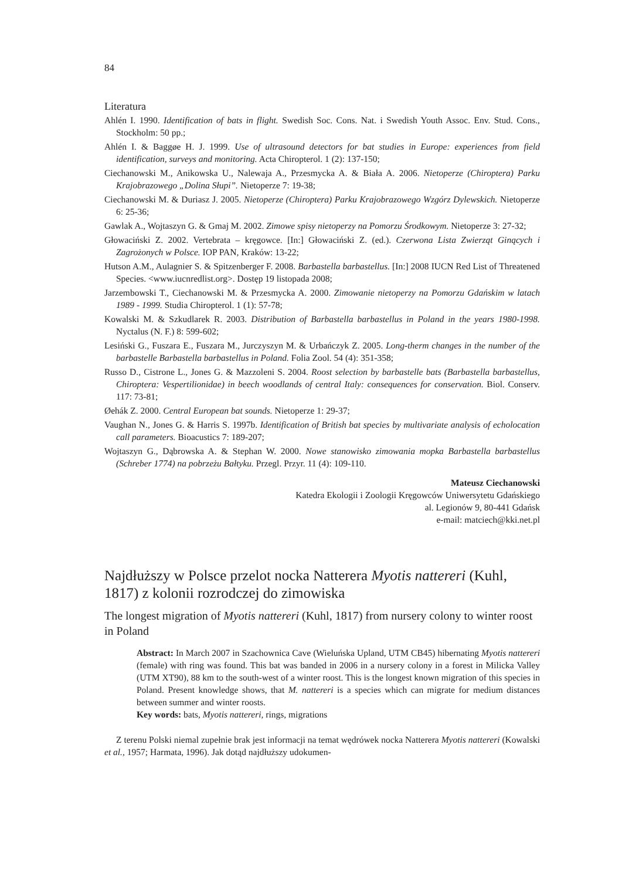84
Literatura
Ahlén I. 1990. Identification of bats in flight. Swedish Soc. Cons. Nat. i Swedish Youth Assoc. Env. Stud. Cons., Stockholm: 50 pp.;
Ahlén I. & Baggøe H. J. 1999. Use of ultrasound detectors for bat studies in Europe: experiences from field identification, surveys and monitoring. Acta Chiropterol. 1 (2): 137-150;
Ciechanowski M., Anikowska U., Nalewaja A., Przesmycka A. & Biała A. 2006. Nietoperze (Chiroptera) Parku Krajobrazowego „Dolina Słupi”. Nietoperze 7: 19-38;
Ciechanowski M. & Duriasz J. 2005. Nietoperze (Chiroptera) Parku Krajobrazowego Wzgórz Dylewskich. Nietoperze 6: 25-36;
Gawlak A., Wojtaszyn G. & Gmaj M. 2002. Zimowe spisy nietoperzy na Pomorzu Środkowym. Nietoperze 3: 27-32;
Głowaciński Z. 2002. Vertebrata – kręgowce. [In:] Głowaciński Z. (ed.). Czerwona Lista Zwierząt Ginących i Zagrożonych w Polsce. IOP PAN, Kraków: 13-22;
Hutson A.M., Aulagnier S. & Spitzenberger F. 2008. Barbastella barbastellus. [In:] 2008 IUCN Red List of Threatened Species. <www.iucnredlist.org>. Dostęp 19 listopada 2008;
Jarzembowski T., Ciechanowski M. & Przesmycka A. 2000. Zimowanie nietoperzy na Pomorzu Gdańskim w latach 1989 - 1999. Studia Chiropterol. 1 (1): 57-78;
Kowalski M. & Szkudlarek R. 2003. Distribution of Barbastella barbastellus in Poland in the years 1980-1998. Nyctalus (N. F.) 8: 599-602;
Lesiński G., Fuszara E., Fuszara M., Jurczyszyn M. & Urbańczyk Z. 2005. Long-therm changes in the number of the barbastelle Barbastella barbastellus in Poland. Folia Zool. 54 (4): 351-358;
Russo D., Cistrone L., Jones G. & Mazzoleni S. 2004. Roost selection by barbastelle bats (Barbastella barbastellus, Chiroptera: Vespertilionidae) in beech woodlands of central Italy: consequences for conservation. Biol. Conserv. 117: 73-81;
Øehák Z. 2000. Central European bat sounds. Nietoperze 1: 29-37;
Vaughan N., Jones G. & Harris S. 1997b. Identification of British bat species by multivariate analysis of echolocation call parameters. Bioacustics 7: 189-207;
Wojtaszyn G., Dąbrowska A. & Stephan W. 2000. Nowe stanowisko zimowania mopka Barbastella barbastellus (Schreber 1774) na pobrzeżu Bałtyku. Przegl. Przyr. 11 (4): 109-110.
Mateusz Ciechanowski
Katedra Ekologii i Zoologii Kręgowców Uniwersytetu Gdańskiego
al. Legionów 9, 80-441 Gdańsk
e-mail: matciech@kki.net.pl
Najdłuższy w Polsce przelot nocka Natterera Myotis nattereri (Kuhl, 1817) z kolonii rozrodczej do zimowiska
The longest migration of Myotis nattereri (Kuhl, 1817) from nursery colony to winter roost in Poland
Abstract: In March 2007 in Szachownica Cave (Wieluńska Upland, UTM CB45) hibernating Myotis nattereri (female) with ring was found. This bat was banded in 2006 in a nursery colony in a forest in Milicka Valley (UTM XT90), 88 km to the south-west of a winter roost. This is the longest known migration of this species in Poland. Present knowledge shows, that M. nattereri is a species which can migrate for medium distances between summer and winter roosts.
Key words: bats, Myotis nattereri, rings, migrations
Z terenu Polski niemal zupełnie brak jest informacji na temat wędrówek nocka Natterera Myotis nattereri (Kowalski et al., 1957; Harmata, 1996). Jak dotąd najdłuższy udokumen-